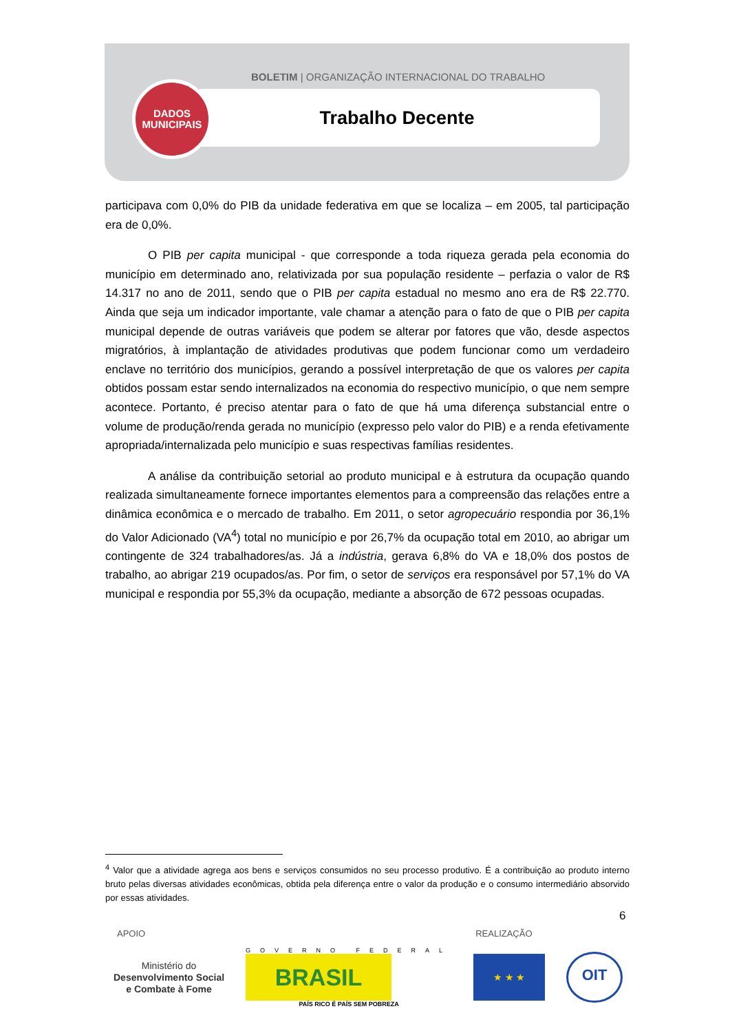BOLETIM | ORGANIZAÇÃO INTERNACIONAL DO TRABALHO
Trabalho Decente
DADOS
MUNICIPAIS
participava com 0,0% do PIB da unidade federativa em que se localiza – em 2005, tal participação era de 0,0%.
O PIB per capita municipal - que corresponde a toda riqueza gerada pela economia do município em determinado ano, relativizada por sua população residente – perfazia o valor de R$ 14.317 no ano de 2011, sendo que o PIB per capita estadual no mesmo ano era de R$ 22.770. Ainda que seja um indicador importante, vale chamar a atenção para o fato de que o PIB per capita municipal depende de outras variáveis que podem se alterar por fatores que vão, desde aspectos migratórios, à implantação de atividades produtivas que podem funcionar como um verdadeiro enclave no território dos municípios, gerando a possível interpretação de que os valores per capita obtidos possam estar sendo internalizados na economia do respectivo município, o que nem sempre acontece. Portanto, é preciso atentar para o fato de que há uma diferença substancial entre o volume de produção/renda gerada no município (expresso pelo valor do PIB) e a renda efetivamente apropriada/internalizada pelo município e suas respectivas famílias residentes.
A análise da contribuição setorial ao produto municipal e à estrutura da ocupação quando realizada simultaneamente fornece importantes elementos para a compreensão das relações entre a dinâmica econômica e o mercado de trabalho. Em 2011, o setor agropecuário respondia por 36,1% do Valor Adicionado (VA<sup>4</sup>) total no município e por 26,7% da ocupação total em 2010, ao abrigar um contingente de 324 trabalhadores/as. Já a indústria, gerava 6,8% do VA e 18,0% dos postos de trabalho, ao abrigar 219 ocupados/as. Por fim, o setor de serviços era responsável por 57,1% do VA municipal e respondia por 55,3% da ocupação, mediante a absorção de 672 pessoas ocupadas.
<sup>4</sup> Valor que a atividade agrega aos bens e serviços consumidos no seu processo produtivo. É a contribuição ao produto interno bruto pelas diversas atividades econômicas, obtida pela diferença entre o valor da produção e o consumo intermediário absorvido por essas atividades.
6
APOIO REALIZAÇÃO
Ministério do
Desenvolvimento Social
e Combate à Fome
GOVERNO FEDERAL
BRASIL
PAÍS RICO É PAÍS SEM POBREZA
★ ★ ★
OIT